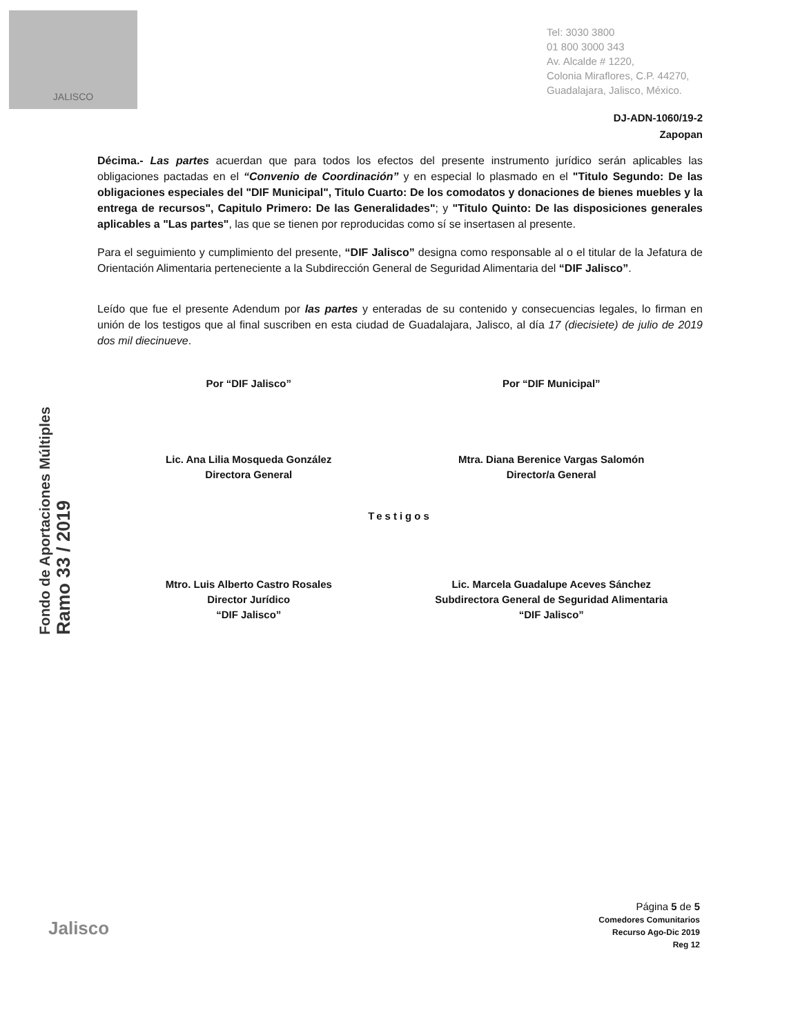JALISCO
Tel: 3030 3800
01 800 3000 343
Av. Alcalde # 1220,
Colonia Miraflores, C.P. 44270,
Guadalajara, Jalisco, México.
DJ-ADN-1060/19-2
Zapopan
Décima.- Las partes acuerdan que para todos los efectos del presente instrumento jurídico serán aplicables las obligaciones pactadas en el “Convenio de Coordinación” y en especial lo plasmado en el "Titulo Segundo: De las obligaciones especiales del "DIF Municipal", Titulo Cuarto: De los comodatos y donaciones de bienes muebles y la entrega de recursos", Capitulo Primero: De las Generalidades"; y "Titulo Quinto: De las disposiciones generales aplicables a "Las partes", las que se tienen por reproducidas como sí se insertasen al presente.
Para el seguimiento y cumplimiento del presente, “DIF Jalisco” designa como responsable al o el titular de la Jefatura de Orientación Alimentaria perteneciente a la Subdirección General de Seguridad Alimentaria del “DIF Jalisco”.
Leído que fue el presente Adendum por las partes y enteradas de su contenido y consecuencias legales, lo firman en unión de los testigos que al final suscriben en esta ciudad de Guadalajara, Jalisco, al día 17 (diecisiete) de julio de 2019 dos mil diecinueve.
Por “DIF Jalisco”
Lic. Ana Lilia Mosqueda González
Directora General
Por “DIF Municipal”
Mtra. Diana Berenice Vargas Salomón
Director/a General
Testigos
Mtro. Luis Alberto Castro Rosales
Director Jurídico
“DIF Jalisco”
Lic. Marcela Guadalupe Aceves Sánchez
Subdirectora General de Seguridad Alimentaria
“DIF Jalisco”
Fondo de Aportaciones Múltiples
Ramo 33 / 2019
Jalisco
Página 5 de 5
Comedores Comunitarios
Recurso Ago-Dic 2019
Reg 12